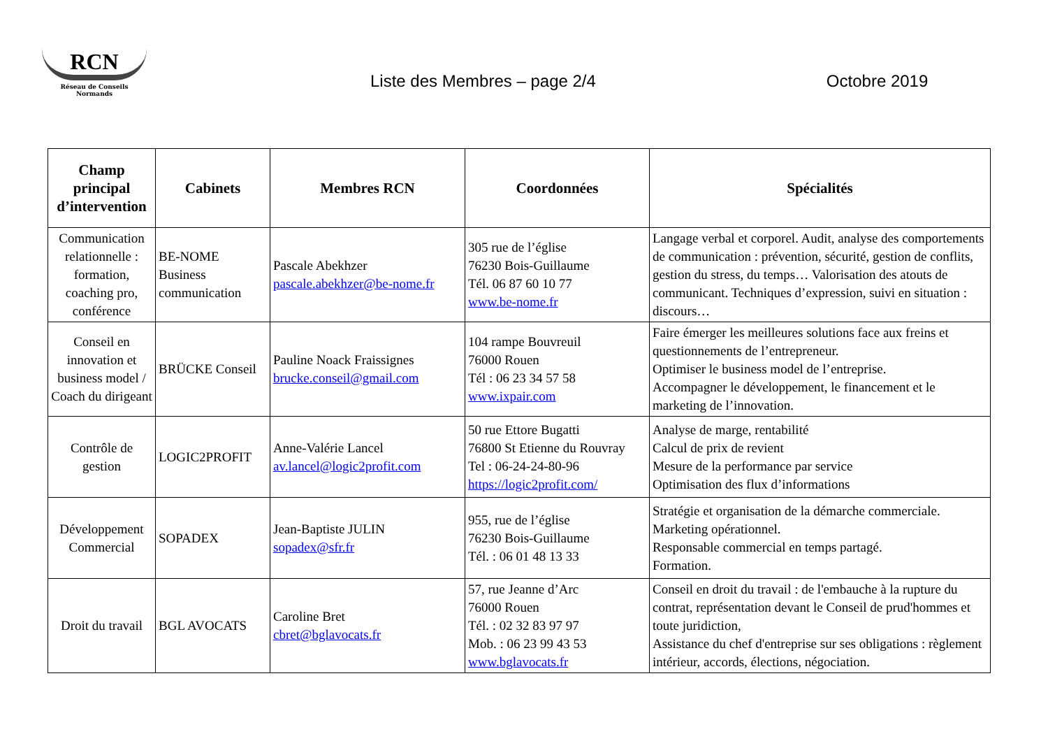RCN
Réseau de Conseils Normands
Liste des Membres – page 2/4 Octobre 2019
| Champ principal d’intervention | Cabinets | Membres RCN | Coordonnées | Spécialités |
| --- | --- | --- | --- | --- |
| Communication relationnelle : formation, coaching pro, conférence | BE-NOME Business communication | Pascale Abekhzer pascale.abekhzer@be-nome.fr | 305 rue de l’église 76230 Bois-Guillaume Tél. 06 87 60 10 77 www.be-nome.fr | Langage verbal et corporel. Audit, analyse des comportements de communication : prévention, sécurité, gestion de conflits, gestion du stress, du temps… Valorisation des atouts de communicant. Techniques d’expression, suivi en situation : discours… |
| Conseil en innovation et business model / Coach du dirigeant | BRÜCKE Conseil | Pauline Noack Fraissignes brucke.conseil@gmail.com | 104 rampe Bouvreuil 76000 Rouen Tél : 06 23 34 57 58 www.ixpair.com | Faire émerger les meilleures solutions face aux freins et questionnements de l’entrepreneur. Optimiser le business model de l’entreprise. Accompagner le développement, le financement et le marketing de l’innovation. |
| Contrôle de gestion | LOGIC2PROFIT | Anne-Valérie Lancel av.lancel@logic2profit.com | 50 rue Ettore Bugatti 76800 St Etienne du Rouvray Tel : 06-24-24-80-96 https://logic2profit.com/ | Analyse de marge, rentabilité Calcul de prix de revient Mesure de la performance par service Optimisation des flux d’informations |
| Développement Commercial | SOPADEX | Jean-Baptiste JULIN sopadex@sfr.fr | 955, rue de l’église 76230 Bois-Guillaume Tél. : 06 01 48 13 33 | Stratégie et organisation de la démarche commerciale. Marketing opérationnel. Responsable commercial en temps partagé. Formation. |
| Droit du travail | BGL AVOCATS | Caroline Bret cbret@bglavocats.fr | 57, rue Jeanne d’Arc 76000 Rouen Tél. : 02 32 83 97 97 Mob. : 06 23 99 43 53 www.bglavocats.fr | Conseil en droit du travail : de l'embauche à la rupture du contrat, représentation devant le Conseil de prud'hommes et toute juridiction, Assistance du chef d'entreprise sur ses obligations : règlement intérieur, accords, élections, négociation. |